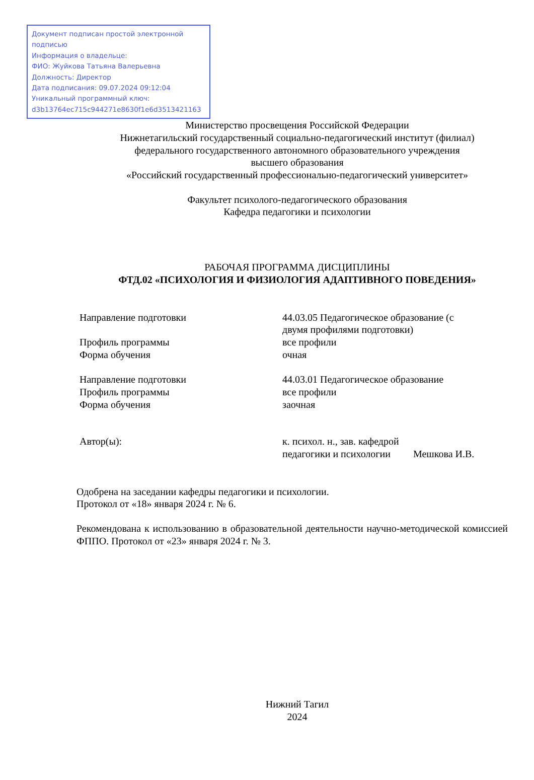Документ подписан простой электронной подписью
Информация о владельце:
ФИО: Жуйкова Татьяна Валерьевна
Должность: Директор
Дата подписания: 09.07.2024 09:12:04
Уникальный программный ключ:
d3b13764ec715c944271e8630f1e6d3513421163
Министерство просвещения Российской Федерации
Нижнетагильский государственный социально-педагогический институт (филиал)
федерального государственного автономного образовательного учреждения
высшего образования
«Российский государственный профессионально-педагогический университет»
Факультет психолого-педагогического образования
Кафедра педагогики и психологии
РАБОЧАЯ ПРОГРАММА ДИСЦИПЛИНЫ
ФТД.02 «ПСИХОЛОГИЯ И ФИЗИОЛОГИЯ АДАПТИВНОГО ПОВЕДЕНИЯ»
| Направление подготовки | 44.03.05 Педагогическое образование (с двумя профилями подготовки) |
| Профиль программы | все профили |
| Форма обучения | очная |
| Направление подготовки | 44.03.01 Педагогическое образование |
| Профиль программы | все профили |
| Форма обучения | заочная |
| Автор(ы): | к. психол. н., зав. кафедрой педагогики и психологии Мешкова И.В. |
Одобрена на заседании кафедры педагогики и психологии.
Протокол от «18» января 2024 г. № 6.
Рекомендована к использованию в образовательной деятельности научно-методической комиссией ФППО. Протокол от «23» января 2024 г. № 3.
Нижний Тагил
2024